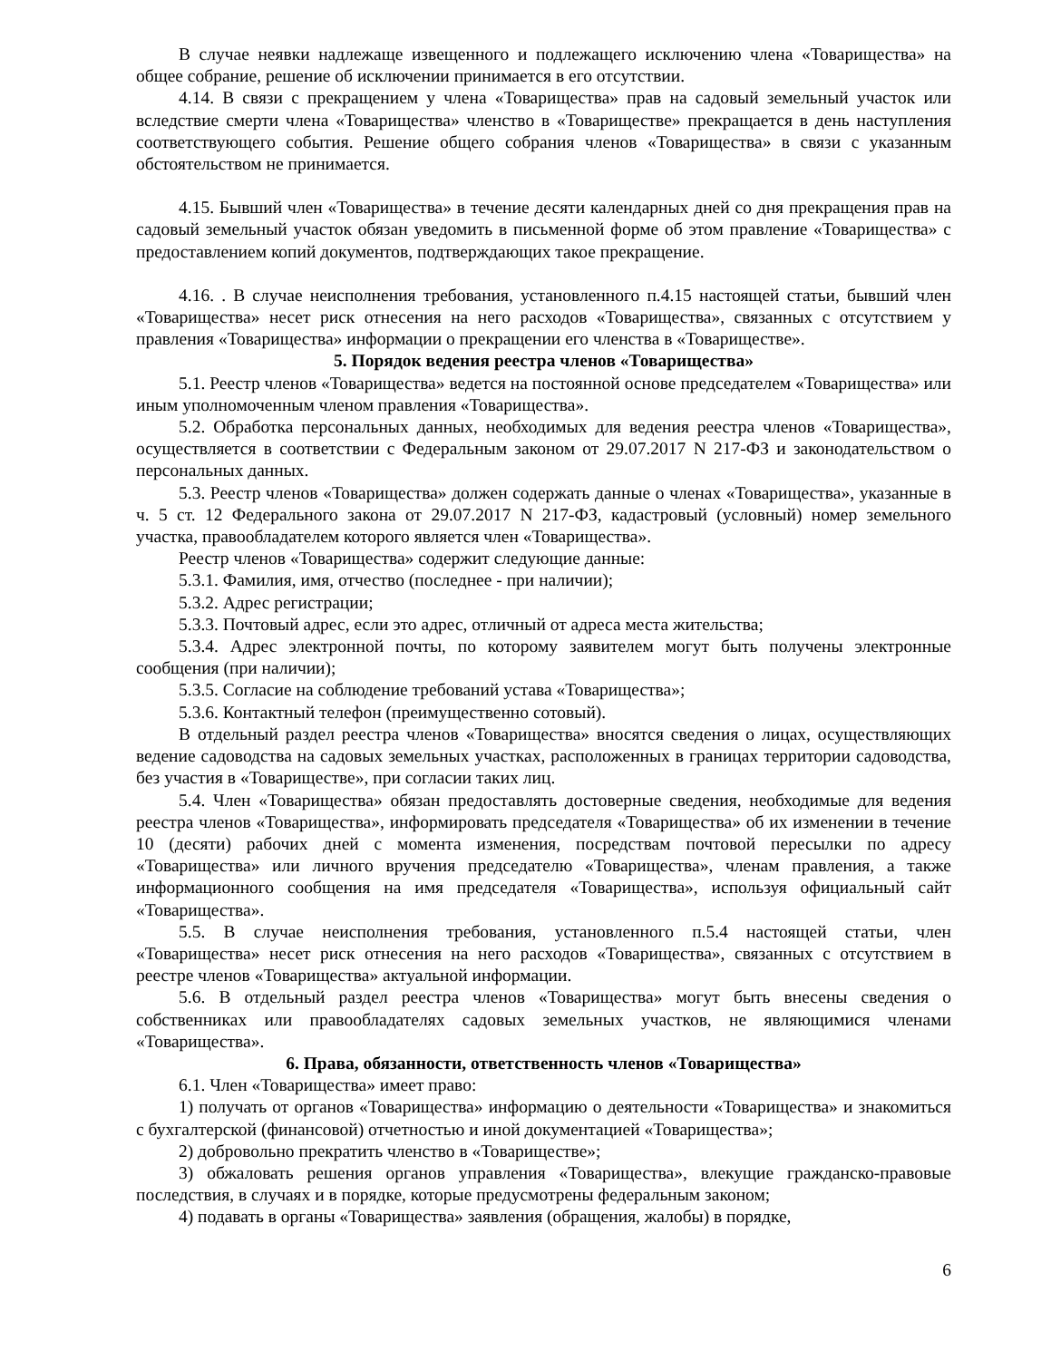В случае неявки надлежаще извещенного и подлежащего исключению члена «Товарищества» на общее собрание, решение об исключении принимается в его отсутствии.
4.14. В связи с прекращением у члена «Товарищества» прав на садовый земельный участок или вследствие смерти члена «Товарищества» членство в «Товариществе» прекращается в день наступления соответствующего события. Решение общего собрания членов «Товарищества» в связи с указанным обстоятельством не принимается.
4.15. Бывший член «Товарищества» в течение десяти календарных дней со дня прекращения прав на садовый земельный участок обязан уведомить в письменной форме об этом правление «Товарищества» с предоставлением копий документов, подтверждающих такое прекращение.
4.16. . В случае неисполнения требования, установленного п.4.15 настоящей статьи, бывший член «Товарищества» несет риск отнесения на него расходов «Товарищества», связанных с отсутствием у правления «Товарищества» информации о прекращении его членства в «Товариществе».
5. Порядок ведения реестра членов «Товарищества»
5.1. Реестр членов «Товарищества» ведется на постоянной основе председателем «Товарищества» или иным уполномоченным членом правления «Товарищества».
5.2. Обработка персональных данных, необходимых для ведения реестра членов «Товарищества», осуществляется в соответствии с Федеральным законом от 29.07.2017 N 217-ФЗ и законодательством о персональных данных.
5.3. Реестр членов «Товарищества» должен содержать данные о членах «Товарищества», указанные в ч. 5 ст. 12 Федерального закона от 29.07.2017 N 217-ФЗ, кадастровый (условный) номер земельного участка, правообладателем которого является член «Товарищества».
Реестр членов «Товарищества» содержит следующие данные:
5.3.1. Фамилия, имя, отчество (последнее - при наличии);
5.3.2. Адрес регистрации;
5.3.3. Почтовый адрес, если это адрес, отличный от адреса места жительства;
5.3.4. Адрес электронной почты, по которому заявителем могут быть получены электронные сообщения (при наличии);
5.3.5. Согласие на соблюдение требований устава «Товарищества»;
5.3.6. Контактный телефон (преимущественно сотовый).
В отдельный раздел реестра членов «Товарищества» вносятся сведения о лицах, осуществляющих ведение садоводства на садовых земельных участках, расположенных в границах территории садоводства, без участия в «Товариществе», при согласии таких лиц.
5.4. Член «Товарищества» обязан предоставлять достоверные сведения, необходимые для ведения реестра членов «Товарищества», информировать председателя «Товарищества» об их изменении в течение 10 (десяти) рабочих дней с момента изменения, посредствам почтовой пересылки по адресу «Товарищества» или личного вручения председателю «Товарищества», членам правления, а также информационного сообщения на имя председателя «Товарищества», используя официальный сайт «Товарищества».
5.5. В случае неисполнения требования, установленного п.5.4 настоящей статьи, член «Товарищества» несет риск отнесения на него расходов «Товарищества», связанных с отсутствием в реестре членов «Товарищества» актуальной информации.
5.6. В отдельный раздел реестра членов «Товарищества» могут быть внесены сведения о собственниках или правообладателях садовых земельных участков, не являющимися членами «Товарищества».
6. Права, обязанности, ответственность членов «Товарищества»
6.1. Член «Товарищества» имеет право:
1) получать от органов «Товарищества» информацию о деятельности «Товарищества» и знакомиться с бухгалтерской (финансовой) отчетностью и иной документацией «Товарищества»;
2) добровольно прекратить членство в «Товариществе»;
3) обжаловать решения органов управления «Товарищества», влекущие гражданско-правовые последствия, в случаях и в порядке, которые предусмотрены федеральным законом;
4) подавать в органы «Товарищества» заявления (обращения, жалобы) в порядке,
6